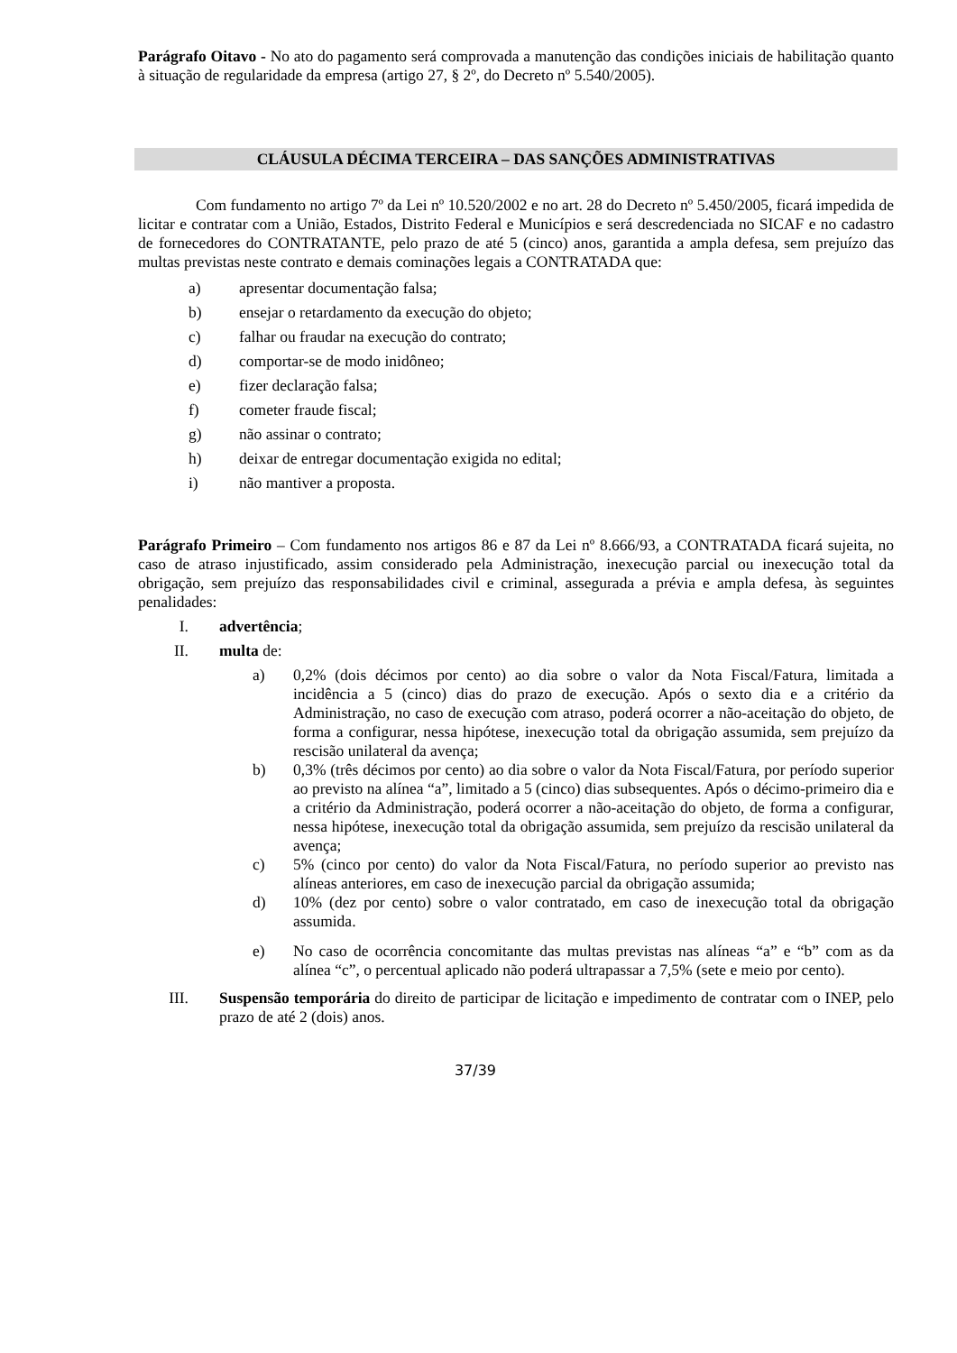Parágrafo Oitavo - No ato do pagamento será comprovada a manutenção das condições iniciais de habilitação quanto à situação de regularidade da empresa (artigo 27, § 2º, do Decreto nº 5.540/2005).
CLÁUSULA DÉCIMA TERCEIRA – DAS SANÇÕES ADMINISTRATIVAS
Com fundamento no artigo 7º da Lei nº 10.520/2002 e no art. 28 do Decreto nº 5.450/2005, ficará impedida de licitar e contratar com a União, Estados, Distrito Federal e Municípios e será descredenciada no SICAF e no cadastro de fornecedores do CONTRATANTE, pelo prazo de até 5 (cinco) anos, garantida a ampla defesa, sem prejuízo das multas previstas neste contrato e demais cominações legais a CONTRATADA que:
a) apresentar documentação falsa;
b) ensejar o retardamento da execução do objeto;
c) falhar ou fraudar na execução do contrato;
d) comportar-se de modo inidôneo;
e) fizer declaração falsa;
f) cometer fraude fiscal;
g) não assinar o contrato;
h) deixar de entregar documentação exigida no edital;
i) não mantiver a proposta.
Parágrafo Primeiro – Com fundamento nos artigos 86 e 87 da Lei nº 8.666/93, a CONTRATADA ficará sujeita, no caso de atraso injustificado, assim considerado pela Administração, inexecução parcial ou inexecução total da obrigação, sem prejuízo das responsabilidades civil e criminal, assegurada a prévia e ampla defesa, às seguintes penalidades:
I. advertência;
II. multa de:
a) 0,2% (dois décimos por cento) ao dia sobre o valor da Nota Fiscal/Fatura, limitada a incidência a 5 (cinco) dias do prazo de execução. Após o sexto dia e a critério da Administração, no caso de execução com atraso, poderá ocorrer a não-aceitação do objeto, de forma a configurar, nessa hipótese, inexecução total da obrigação assumida, sem prejuízo da rescisão unilateral da avença;
b) 0,3% (três décimos por cento) ao dia sobre o valor da Nota Fiscal/Fatura, por período superior ao previsto na alínea “a”, limitado a 5 (cinco) dias subsequentes. Após o décimo-primeiro dia e a critério da Administração, poderá ocorrer a não-aceitação do objeto, de forma a configurar, nessa hipótese, inexecução total da obrigação assumida, sem prejuízo da rescisão unilateral da avença;
c) 5% (cinco por cento) do valor da Nota Fiscal/Fatura, no período superior ao previsto nas alíneas anteriores, em caso de inexecução parcial da obrigação assumida;
d) 10% (dez por cento) sobre o valor contratado, em caso de inexecução total da obrigação assumida.
e) No caso de ocorrência concomitante das multas previstas nas alíneas “a” e “b” com as da alínea “c”, o percentual aplicado não poderá ultrapassar a 7,5% (sete e meio por cento).
III. Suspensão temporária do direito de participar de licitação e impedimento de contratar com o INEP, pelo prazo de até 2 (dois) anos.
37/39